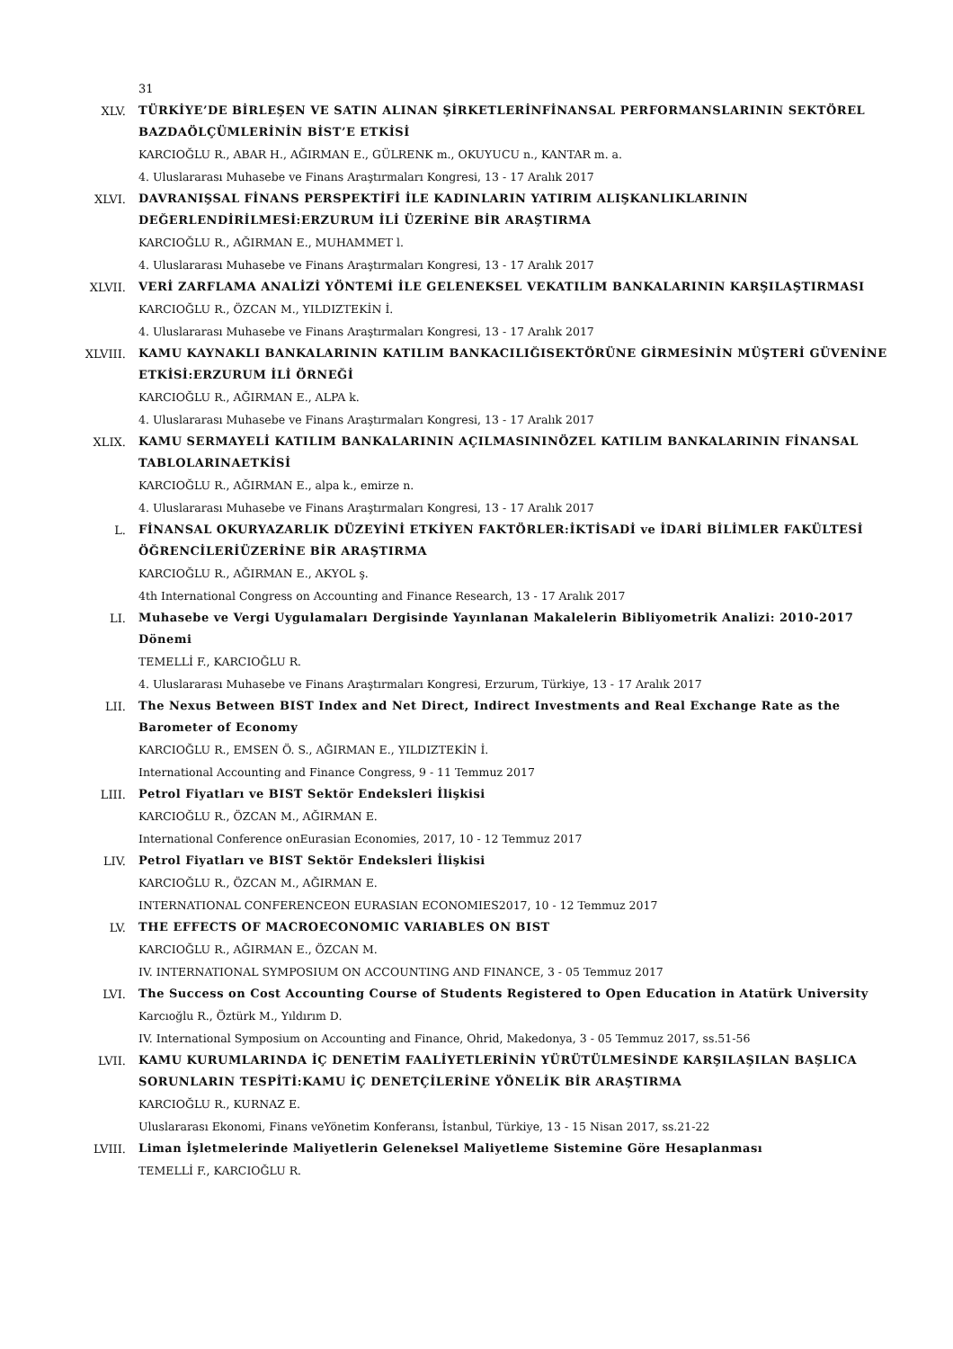31
XLV.
TÜRKİYE’DE BİRLEŞEN VE SATIN ALINAN ŞİRKETLERİNFİNANSAL PERFORMANSLARININ SEKTÖREL BAZDAÖLÇÜMLERİNİN BİST’E ETKİSİ
KARCIOĞLU R., ABAR H., AĞIRMAN E., GÜLRENK m., OKUYUCU n., KANTAR m. a.
4. Uluslararası Muhasebe ve Finans Araştırmaları Kongresi, 13 - 17 Aralık 2017
XLVI.
DAVRANIŞSAL FİNANS PERSPEKTİFİ İLE KADINLARIN YATIRIM ALIŞKANLIKLARININ DEĞERLENDİRİLMESİ:ERZURUM İLİ ÜZERİNE BİR ARAŞTIRMA
KARCIOĞLU R., AĞIRMAN E., MUHAMMET l.
4. Uluslararası Muhasebe ve Finans Araştırmaları Kongresi, 13 - 17 Aralık 2017
XLVII.
VERİ ZARFLAMA ANALİZİ YÖNTEMİ İLE GELENEKSEL VEKATILIM BANKALARININ KARŞILAŞTIRMASI
KARCIOĞLU R., ÖZCAN M., YILDIZTEKİN İ.
4. Uluslararası Muhasebe ve Finans Araştırmaları Kongresi, 13 - 17 Aralık 2017
XLVIII.
KAMU KAYNAKLI BANKALARININ KATILIM BANKACILIĞISEKTÖRÜNE GİRMESİNİN MÜŞTERİ GÜVENİNE ETKİSİ:ERZURUM İLİ ÖRNEĞİ
KARCIOĞLU R., AĞIRMAN E., ALPA k.
4. Uluslararası Muhasebe ve Finans Araştırmaları Kongresi, 13 - 17 Aralık 2017
XLIX.
KAMU SERMAYELİ KATILIM BANKALARININ AÇILMASININÖZEL KATILIM BANKALARININ FİNANSAL TABLOLARINAETKİSİ
KARCIOĞLU R., AĞIRMAN E., alpa k., emirze n.
4. Uluslararası Muhasebe ve Finans Araştırmaları Kongresi, 13 - 17 Aralık 2017
L.
FİNANSAL OKURYAZARLIK DÜZEYİNİ ETKİYEN FAKTÖRLER:İKTİSADİ ve İDARİ BİLİMLER FAKÜLTESİ ÖĞRENCİLERİÜZERİNE BİR ARAŞTIRMA
KARCIOĞLU R., AĞIRMAN E., AKYOL ş.
4th International Congress on Accounting and Finance Research, 13 - 17 Aralık 2017
LI.
Muhasebe ve Vergi Uygulamaları Dergisinde Yayınlanan Makalelerin Bibliyometrik Analizi: 2010-2017 Dönemi
TEMELLİ F., KARCIOĞLU R.
4. Uluslararası Muhasebe ve Finans Araştırmaları Kongresi, Erzurum, Türkiye, 13 - 17 Aralık 2017
LII.
The Nexus Between BIST Index and Net Direct, Indirect Investments and Real Exchange Rate as the Barometer of Economy
KARCIOĞLU R., EMSEN Ö. S., AĞIRMAN E., YILDIZTEKİN İ.
International Accounting and Finance Congress, 9 - 11 Temmuz 2017
LIII.
Petrol Fiyatları ve BIST Sektör Endeksleri İlişkisi
KARCIOĞLU R., ÖZCAN M., AĞIRMAN E.
International Conference onEurasian Economies, 2017, 10 - 12 Temmuz 2017
LIV.
Petrol Fiyatları ve BIST Sektör Endeksleri İlişkisi
KARCIOĞLU R., ÖZCAN M., AĞIRMAN E.
INTERNATIONAL CONFERENCEON EURASIAN ECONOMIES2017, 10 - 12 Temmuz 2017
LV.
THE EFFECTS OF MACROECONOMIC VARIABLES ON BIST
KARCIOĞLU R., AĞIRMAN E., ÖZCAN M.
IV. INTERNATIONAL SYMPOSIUM ON ACCOUNTING AND FINANCE, 3 - 05 Temmuz 2017
LVI.
The Success on Cost Accounting Course of Students Registered to Open Education in Atatürk University
Karcıoğlu R., Öztürk M., Yıldırım D.
IV. International Symposium on Accounting and Finance, Ohrid, Makedonya, 3 - 05 Temmuz 2017, ss.51-56
LVII.
KAMU KURUMLARINDA İÇ DENETİM FAALİYETLERİNİN YÜRÜTÜLMESİNDE KARŞILAŞILAN BAŞLICA SORUNLARIN TESPİTİ:KAMU İÇ DENETÇİLERİNE YÖNELİK BİR ARAŞTIRMA
KARCIOĞLU R., KURNAZ E.
Uluslararası Ekonomi, Finans veYönetim Konferansı, İstanbul, Türkiye, 13 - 15 Nisan 2017, ss.21-22
LVIII.
Liman İşletmelerinde Maliyetlerin Geleneksel Maliyetleme Sistemine Göre Hesaplanması
TEMELLİ F., KARCIOĞLU R.